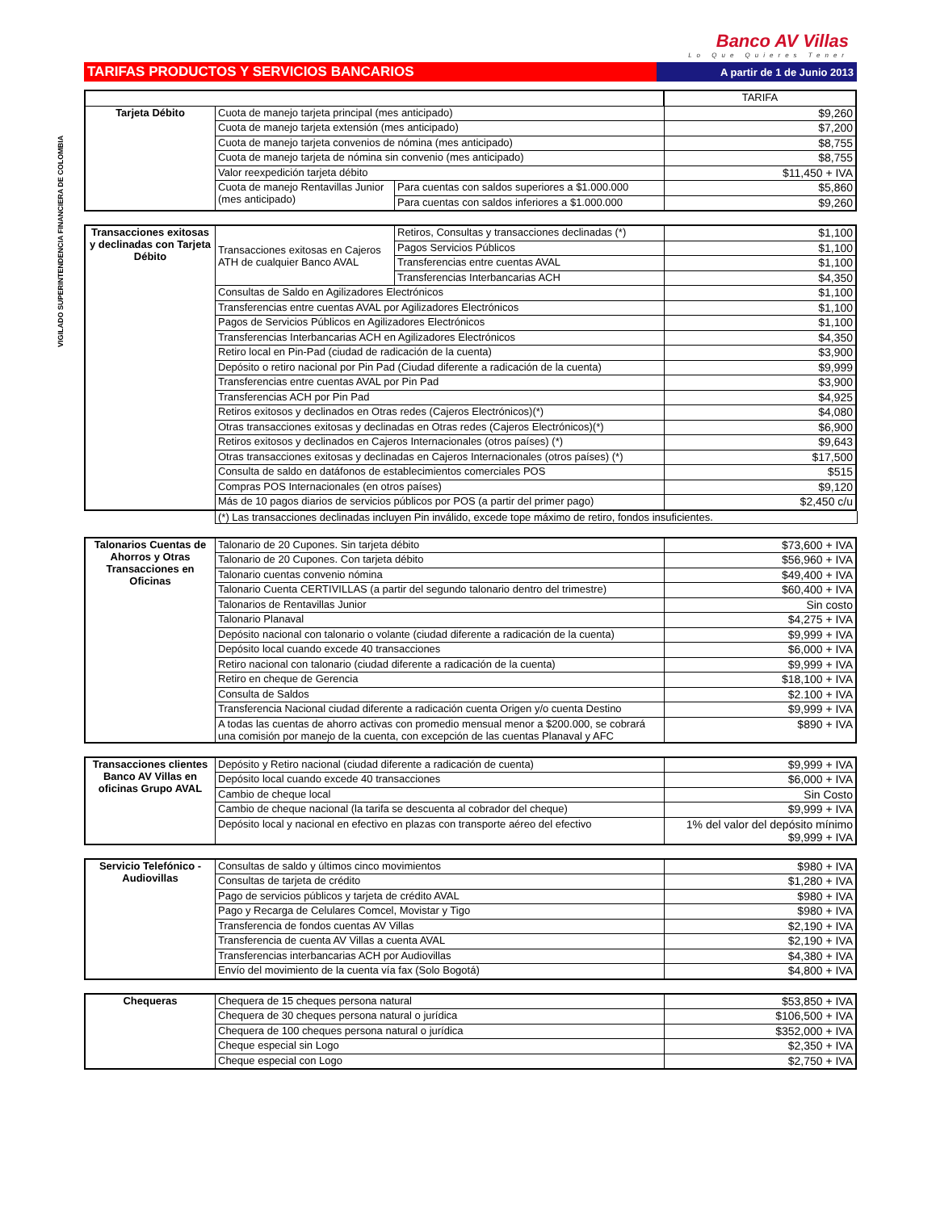VIGILADO SUPERINTENDENCIA FINANCIERA DE COLOMBIA
Banco AV Villas
Lo Que Quieres Tener
TARIFAS PRODUCTOS Y SERVICIOS BANCARIOS
A partir de 1 de Junio 2013
| | | | TARIFA |
| Tarjeta Débito | Cuota de manejo tarjeta principal (mes anticipado) | | $9,260 |
| | Cuota de manejo tarjeta extensión (mes anticipado) | | $7,200 |
| | Cuota de manejo tarjeta convenios de nómina (mes anticipado) | | $8,755 |
| | Cuota de manejo tarjeta de nómina sin convenio (mes anticipado) | | $8,755 |
| | Valor reexpedición tarjeta débito | | $11,450 + IVA |
| | Cuota de manejo Rentavillas Junior (mes anticipado) | Para cuentas con saldos superiores a $1.000.000 | $5,860 |
| | | Para cuentas con saldos inferiores a $1.000.000 | $9,260 |
| Transacciones exitosas y declinadas con Tarjeta Débito | Transacciones exitosas en Cajeros ATH de cualquier Banco AVAL | Retiros, Consultas y transacciones declinadas (*) | $1,100 |
| | | Pagos Servicios Públicos | $1,100 |
| | | Transferencias entre cuentas AVAL | $1,100 |
| | | Transferencias Interbancarias ACH | $4,350 |
| | Consultas de Saldo en Agilizadores Electrónicos | | $1,100 |
| | Transferencias entre cuentas AVAL por Agilizadores Electrónicos | | $1,100 |
| | Pagos de Servicios Públicos en Agilizadores Electrónicos | | $1,100 |
| | Transferencias Interbancarias ACH en Agilizadores Electrónicos | | $4,350 |
| | Retiro local en Pin-Pad (ciudad de radicación de la cuenta) | | $3,900 |
| | Depósito o retiro nacional por Pin Pad (Ciudad diferente a radicación de la cuenta) | | $9,999 |
| | Transferencias entre cuentas AVAL por Pin Pad | | $3,900 |
| | Transferencias ACH por Pin Pad | | $4,925 |
| | Retiros exitosos y declinados en Otras redes (Cajeros Electrónicos)(*) | | $4,080 |
| | Otras transacciones exitosas y declinadas en Otras redes (Cajeros Electrónicos)(*) | | $6,900 |
| | Retiros exitosos y declinados en Cajeros Internacionales (otros países) (*) | | $9,643 |
| | Otras transacciones exitosas y declinadas en Cajeros Internacionales (otros países) (*) | | $17,500 |
| | Consulta de saldo en datáfonos de establecimientos comerciales POS | | $515 |
| | Compras POS Internacionales (en otros países) | | $9,120 |
| | Más de 10 pagos diarios de servicios públicos por POS (a partir del primer pago) | | $2,450 c/u |
(*) Las transacciones declinadas incluyen Pin inválido, excede tope máximo de retiro, fondos insuficientes.
| Talonarios Cuentas de Ahorros y Otras Transacciones en Oficinas | Talonario de 20 Cupones. Sin tarjeta débito | $73,600 + IVA |
| | Talonario de 20 Cupones. Con tarjeta débito | $56,960 + IVA |
| | Talonario cuentas convenio nómina | $49,400 + IVA |
| | Talonario Cuenta CERTIVILLAS (a partir del segundo talonario dentro del trimestre) | $60,400 + IVA |
| | Talonarios de Rentavillas Junior | Sin costo |
| | Talonario Planaval | $4,275 + IVA |
| | Depósito nacional con talonario o volante (ciudad diferente a radicación de la cuenta) | $9,999 + IVA |
| | Depósito local cuando excede 40 transacciones | $6,000 + IVA |
| | Retiro nacional con talonario (ciudad diferente a radicación de la cuenta) | $9,999 + IVA |
| | Retiro en cheque de Gerencia | $18,100 + IVA |
| | Consulta de Saldos | $2.100 + IVA |
| | Transferencia Nacional ciudad diferente a radicación cuenta Origen y/o cuenta Destino | $9,999 + IVA |
| | A todas las cuentas de ahorro activas con promedio mensual menor a $200.000, se cobrará una comisión por manejo de la cuenta, con excepción de las cuentas Planaval y AFC | $890 + IVA |
| Transacciones clientes Banco AV Villas en oficinas Grupo AVAL | Depósito y Retiro nacional (ciudad diferente a radicación de cuenta) | $9,999 + IVA |
| | Depósito local cuando excede 40 transacciones | $6,000 + IVA |
| | Cambio de cheque local | Sin Costo |
| | Cambio de cheque nacional (la tarifa se descuenta al cobrador del cheque) | $9,999 + IVA |
| | Depósito local y nacional en efectivo en plazas con transporte aéreo del efectivo | 1% del valor del depósito mínimo $9,999 + IVA |
| Servicio Telefónico - Audiovillas | Consultas de saldo y últimos cinco movimientos | $980 + IVA |
| | Consultas de tarjeta de crédito | $1,280 + IVA |
| | Pago de servicios públicos y tarjeta de crédito AVAL | $980 + IVA |
| | Pago y Recarga de Celulares Comcel, Movistar y Tigo | $980 + IVA |
| | Transferencia de fondos cuentas AV Villas | $2,190 + IVA |
| | Transferencia de cuenta AV Villas a cuenta AVAL | $2,190 + IVA |
| | Transferencias interbancarias ACH por Audiovillas | $4,380 + IVA |
| | Envío del movimiento de la cuenta vía fax (Solo Bogotá) | $4,800 + IVA |
| Chequeras | Chequera de 15 cheques persona natural | $53,850 + IVA |
| | Chequera de 30 cheques persona natural o jurídica | $106,500 + IVA |
| | Chequera de 100 cheques persona natural o jurídica | $352,000 + IVA |
| | Cheque especial sin Logo | $2,350 + IVA |
| | Cheque especial con Logo | $2,750 + IVA |